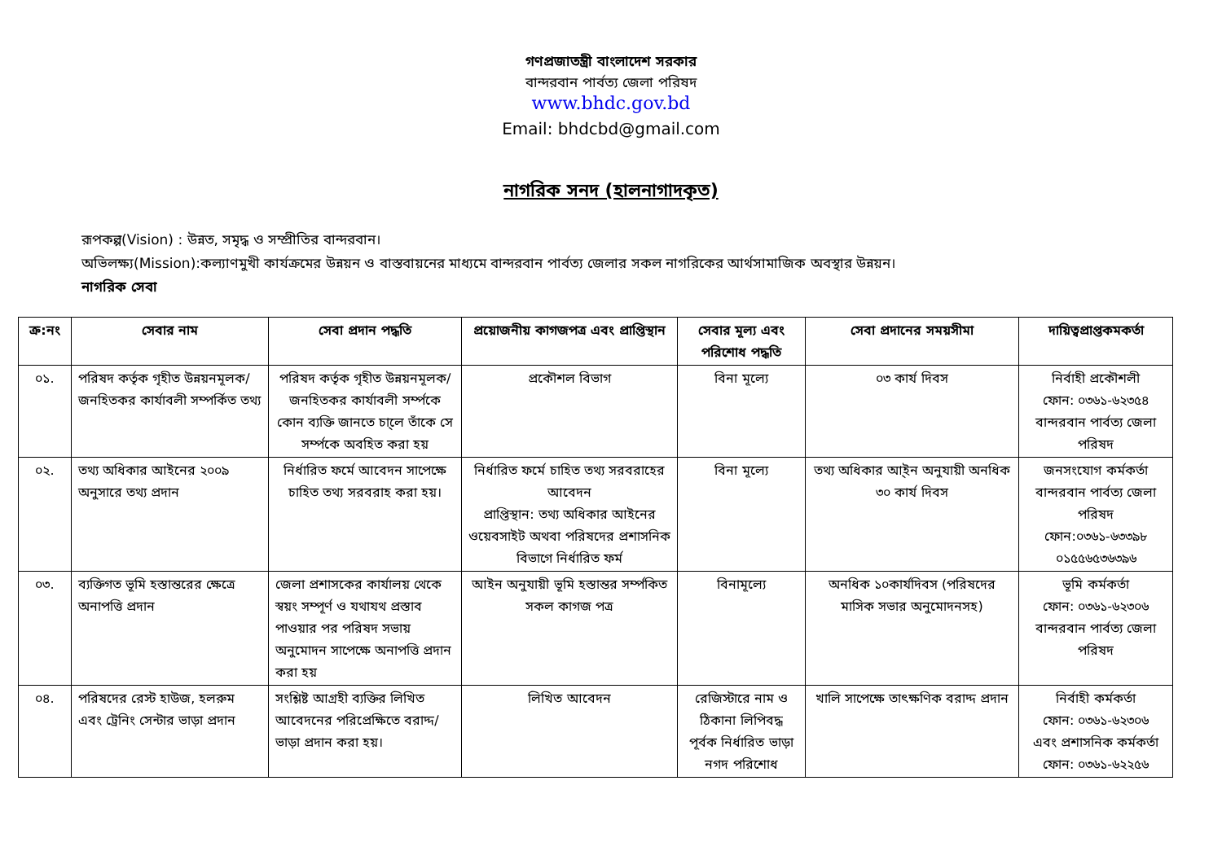গণপ্রজাতন্ত্রী বাংলাদেশ সরকার
বান্দরবান পার্বত্য জেলা পরিষদ
www.bhdc.gov.bd
Email: bhdcbd@gmail.com
নাগরিক সনদ (হালনাগাদকৃত)
রূপকল্প(Vision) : উন্নত, সমৃদ্ধ ও সম্প্রীতির বান্দরবান।
অভিলক্ষ্য(Mission):কল্যাণমুখী কার্যক্রমের উন্নয়ন ও বাস্তবায়নের মাধ্যমে বান্দরবান পার্বত্য জেলার সকল নাগরিকের আর্থসামাজিক অবস্থার উন্নয়ন।
নাগরিক সেবা
| ক্র:নং | সেবার নাম | সেবা প্রদান পদ্ধতি | প্রয়োজনীয় কাগজপত্র এবং প্রাপ্তিস্থান | সেবার মূল্য এবং পরিশোধ পদ্ধতি | সেবা প্রদানের সময়সীমা | দায়িত্বপ্রাপ্তকমকর্তা |
| --- | --- | --- | --- | --- | --- | --- |
| ০১. | পরিষদ কর্তৃক গৃহীত উন্নয়নমূলক/জনহিতকর কার্যাবলী সম্পর্কিত তথ্য | পরিষদ কর্তৃক গৃহীত উন্নয়নমূলক/জনহিতকর কার্যাবলী সর্ম্পকে কোন ব্যক্তি জানতে চা্লে তাঁকে সে সর্ম্পকে অবহিত করা হয় | প্রকৌশল বিভাগ | বিনা মূল্যে | ০৩ কার্য দিবস | নির্বাহী প্রকৌশলী ফোন: ০৩৬১-৬২৩৫৪ বান্দরবান পার্বত্য জেলা পরিষদ |
| ০২. | তথ্য অধিকার আইনের ২০০৯ অনুসারে তথ্য প্রদান | নির্ধারিত ফর্মে আবেদন সাপেক্ষে চাহিত তথ্য সরবরাহ করা হয়। | নির্ধারিত ফর্মে চাহিত তথ্য সরবরাহের আবেদন প্রাপ্তিস্থান: তথ্য অধিকার আইনের ওয়েবসাইট অথবা পরিষদের প্রশাসনিক বিভাগে নির্ধারিত ফর্ম | বিনা মূল্যে | তথ্য অধিকার আ্ইন অনুযায়ী অনধিক ৩০ কার্য দিবস | জনসংযোগ কর্মকর্তা বান্দরবান পার্বত্য জেলা পরিষদ ফোন:০৩৬১-৬৩৩৯৮ ০১৫৫৬৫৩৬৩৯৬ |
| ০৩. | ব্যক্তিগত ভূমি হস্তান্তরের ক্ষেত্রে অনাপত্তি প্রদান | জেলা প্রশাসকের কার্যালয় থেকে স্বয়ং সম্পূর্ণ ও যথাযথ প্রস্তাব পাওয়ার পর পরিষদ সভায় অনুমোদন সাপেক্ষে অনাপত্তি প্রদান করা হয় | আইন অনুযায়ী ভূমি হস্তান্তর সর্ম্পকিত সকল কাগজ পত্র | বিনামূল্যে | অনধিক ১০কার্যদিবস (পরিষদের মাসিক সভার অনুমোদনসহ) | ভূমি কর্মকর্তা ফোন: ০৩৬১-৬২৩০৬ বান্দরবান পার্বত্য জেলা পরিষদ |
| ০৪. | পরিষদের রেস্ট হাউজ, হলরুম এবং ট্রেনিং সেন্টার ভাড়া প্রদান | সংশ্লিষ্ট আগ্রহী ব্যক্তির লিখিত আবেদনের পরিপ্রেক্ষিতে বরাদ্দ/ভাড়া প্রদান করা হয়। | লিখিত আবেদন | রেজিস্টারে নাম ও ঠিকানা লিপিবদ্ধ পূর্বক নির্ধারিত ভাড়া নগদ পরিশোধ | খালি সাপেক্ষে তাৎক্ষণিক বরাদ্দ প্রদান | নির্বাহী কর্মকর্তা ফোন: ০৩৬১-৬২৩০৬ এবং প্রশাসনিক কর্মকর্তা ফোন: ০৩৬১-৬২২৫৬ |